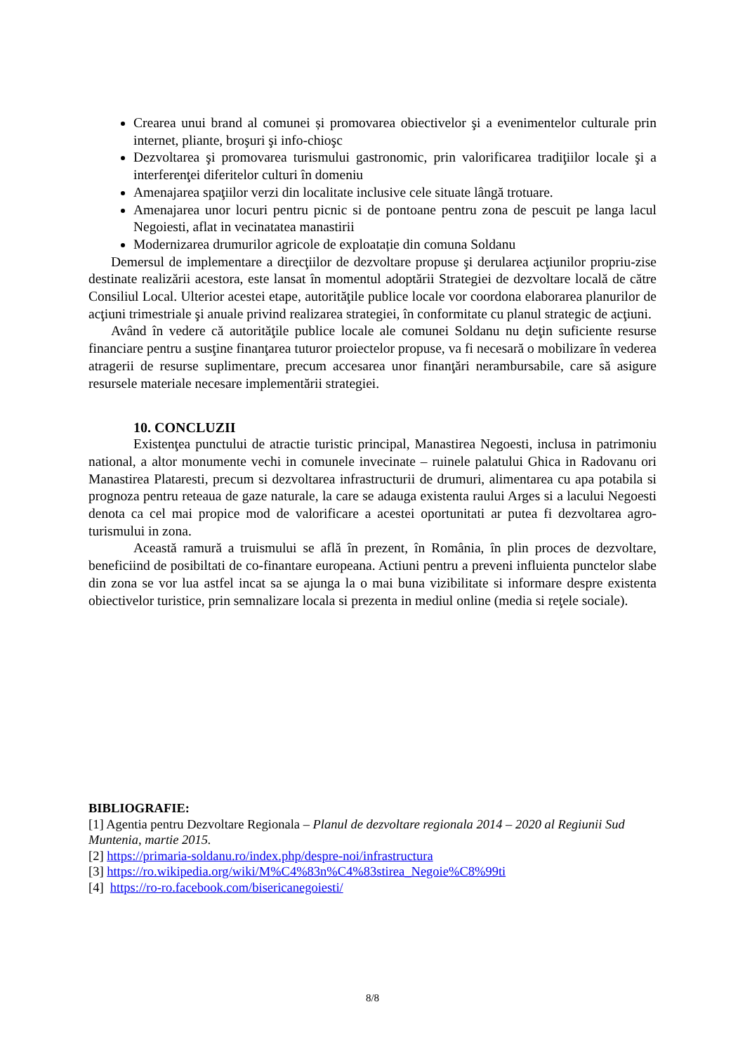Crearea unui brand al comunei și promovarea obiectivelor şi a evenimentelor culturale prin internet, pliante, broşuri şi info-chioşc
Dezvoltarea şi promovarea turismului gastronomic, prin valorificarea tradiţiilor locale şi a interferenţei diferitelor culturi în domeniu
Amenajarea spaţiilor verzi din localitate inclusive cele situate lângă trotuare.
Amenajarea unor locuri pentru picnic si de pontoane pentru zona de pescuit pe langa lacul Negoiesti, aflat in vecinatatea manastirii
Modernizarea drumurilor agricole de exploatație din comuna Soldanu
Demersul de implementare a direcţiilor de dezvoltare propuse şi derularea acţiunilor propriu-zise destinate realizării acestora, este lansat în momentul adoptării Strategiei de dezvoltare locală de către Consiliul Local. Ulterior acestei etape, autorităţile publice locale vor coordona elaborarea planurilor de acţiuni trimestriale şi anuale privind realizarea strategiei, în conformitate cu planul strategic de acţiuni.
Având în vedere că autorităţile publice locale ale comunei Soldanu nu deţin suficiente resurse financiare pentru a susţine finanţarea tuturor proiectelor propuse, va fi necesară o mobilizare în vederea atragerii de resurse suplimentare, precum accesarea unor finanţări nerambursabile, care să asigure resursele materiale necesare implementării strategiei.
10. CONCLUZII
Existenţea punctului de atractie turistic principal, Manastirea Negoesti, inclusa in patrimoniu national, a altor monumente vechi in comunele invecinate – ruinele palatului Ghica in Radovanu ori Manastirea Plataresti, precum si dezvoltarea infrastructurii de drumuri, alimentarea cu apa potabila si prognoza pentru reteaua de gaze naturale, la care se adauga existenta raului Arges si a lacului Negoesti denota ca cel mai propice mod de valorificare a acestei oportunitati ar putea fi dezvoltarea agro-turismului in zona.
Această ramură a truismului se află în prezent, în România, în plin proces de dezvoltare, beneficiind de posibiltati de co-finantare europeana. Actiuni pentru a preveni influienta punctelor slabe din zona se vor lua astfel incat sa se ajunga la o mai buna vizibilitate si informare despre existenta obiectivelor turistice, prin semnalizare locala si prezenta in mediul online (media si reţele sociale).
BIBLIOGRAFIE:
[1] Agentia pentru Dezvoltare Regionala – Planul de dezvoltare regionala 2014 – 2020 al Regiunii Sud Muntenia, martie 2015.
[2] https://primaria-soldanu.ro/index.php/despre-noi/infrastructura
[3] https://ro.wikipedia.org/wiki/M%C4%83n%C4%83stirea_Negoie%C8%99ti
[4] https://ro-ro.facebook.com/bisericanegoiesti/
8/8